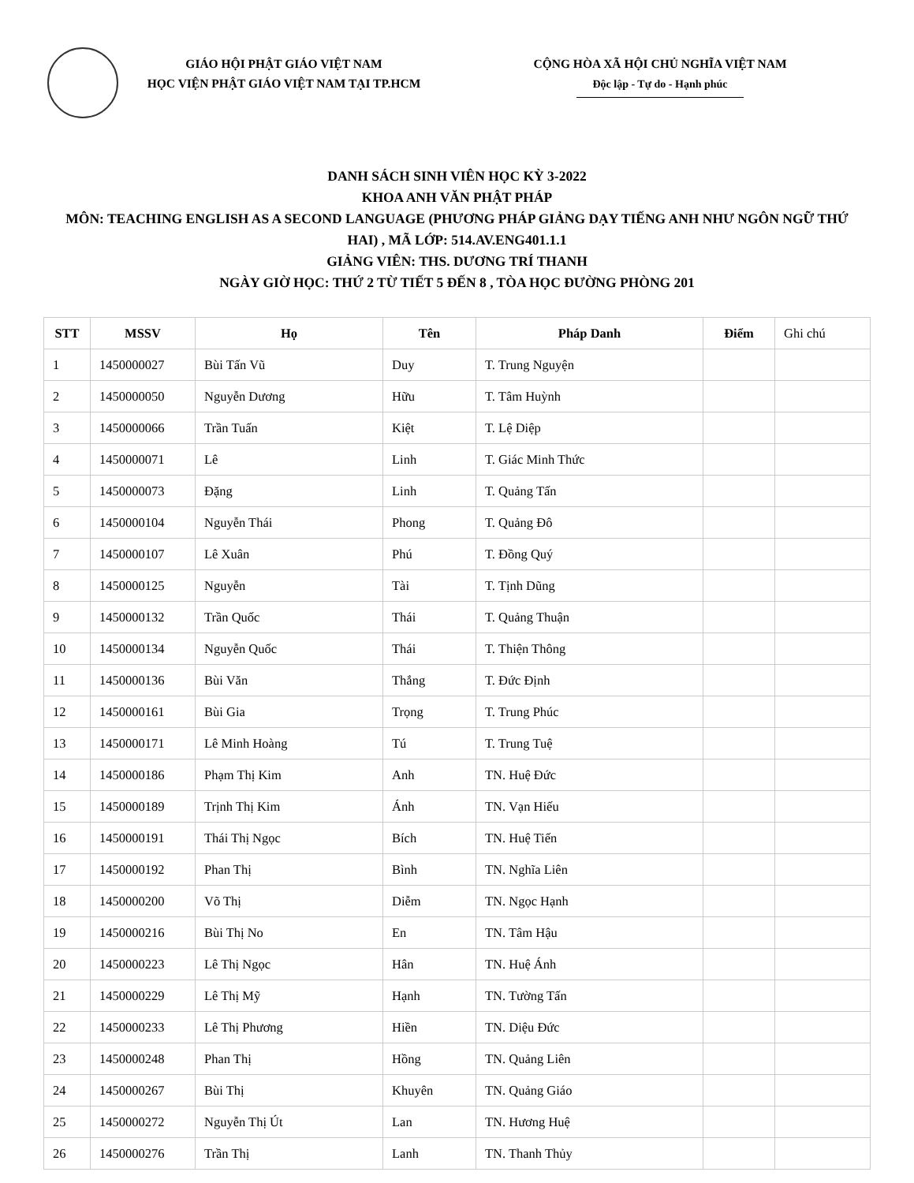GIÁO HỘI PHẬT GIÁO VIỆT NAM
HỌC VIỆN PHẬT GIÁO VIỆT NAM TẠI TP.HCM
CỘNG HÒA XÃ HỘI CHỦ NGHĨA VIỆT NAM
Độc lập - Tự do - Hạnh phúc
DANH SÁCH SINH VIÊN HỌC KỲ 3-2022
KHOA ANH VĂN PHẬT PHÁP
MÔN: TEACHING ENGLISH AS A SECOND LANGUAGE (PHƯƠNG PHÁP GIẢNG DẠY TIẾNG ANH NHƯ NGÔN NGỮ THỨ HAI) , MÃ LỚP: 514.AV.ENG401.1.1
GIẢNG VIÊN: THS. DƯƠNG TRÍ THANH
NGÀY GIỜ HỌC: THỨ 2 TỪ TIẾT 5 ĐẾN 8 , TÒA HỌC ĐƯỜNG PHÒNG 201
| STT | MSSV | Họ | Tên | Pháp Danh | Điểm | Ghi chú |
| --- | --- | --- | --- | --- | --- | --- |
| 1 | 1450000027 | Bùi Tấn Vũ | Duy | T. Trung Nguyện | | |
| 2 | 1450000050 | Nguyễn Dương | Hữu | T. Tâm Huỳnh | | |
| 3 | 1450000066 | Trần Tuấn | Kiệt | T. Lệ Diệp | | |
| 4 | 1450000071 | Lê | Linh | T. Giác Minh Thức | | |
| 5 | 1450000073 | Đặng | Linh | T. Quảng Tấn | | |
| 6 | 1450000104 | Nguyễn Thái | Phong | T. Quảng Đô | | |
| 7 | 1450000107 | Lê Xuân | Phú | T. Đồng Quý | | |
| 8 | 1450000125 | Nguyễn | Tài | T. Tịnh Dũng | | |
| 9 | 1450000132 | Trần Quốc | Thái | T. Quảng Thuận | | |
| 10 | 1450000134 | Nguyễn Quốc | Thái | T. Thiện Thông | | |
| 11 | 1450000136 | Bùi Văn | Thắng | T. Đức Định | | |
| 12 | 1450000161 | Bùi Gia | Trọng | T. Trung Phúc | | |
| 13 | 1450000171 | Lê Minh Hoàng | Tú | T. Trung Tuệ | | |
| 14 | 1450000186 | Phạm Thị Kim | Anh | TN. Huệ Đức | | |
| 15 | 1450000189 | Trịnh Thị Kim | Ánh | TN. Vạn Hiếu | | |
| 16 | 1450000191 | Thái Thị Ngọc | Bích | TN. Huệ Tiến | | |
| 17 | 1450000192 | Phan Thị | Bình | TN. Nghĩa Liên | | |
| 18 | 1450000200 | Võ Thị | Diễm | TN. Ngọc Hạnh | | |
| 19 | 1450000216 | Bùi Thị No | En | TN. Tâm Hậu | | |
| 20 | 1450000223 | Lê Thị Ngọc | Hân | TN. Huệ Ánh | | |
| 21 | 1450000229 | Lê Thị Mỹ | Hạnh | TN. Tường Tấn | | |
| 22 | 1450000233 | Lê Thị Phương | Hiền | TN. Diệu Đức | | |
| 23 | 1450000248 | Phan Thị | Hồng | TN. Quảng Liên | | |
| 24 | 1450000267 | Bùi Thị | Khuyên | TN. Quảng Giáo | | |
| 25 | 1450000272 | Nguyễn Thị Út | Lan | TN. Hương Huệ | | |
| 26 | 1450000276 | Trần Thị | Lanh | TN. Thanh Thủy | | |